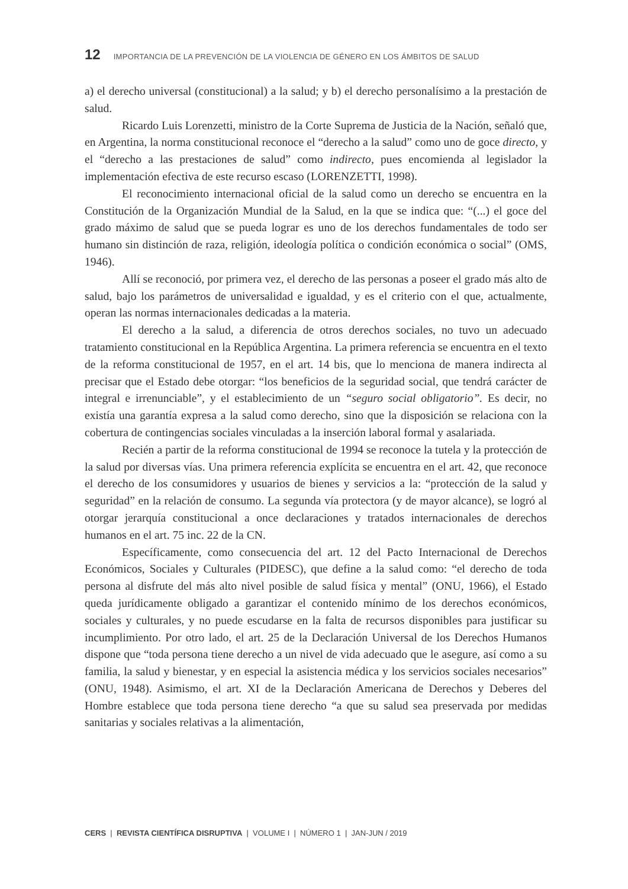12 IMPORTANCIA DE LA PREVENCIÓN DE LA VIOLENCIA DE GÉNERO EN LOS ÁMBITOS DE SALUD
a) el derecho universal (constitucional) a la salud; y b) el derecho personalísimo a la prestación de salud.
Ricardo Luis Lorenzetti, ministro de la Corte Suprema de Justicia de la Nación, señaló que, en Argentina, la norma constitucional reconoce el “derecho a la salud” como uno de goce directo, y el “derecho a las prestaciones de salud” como indirecto, pues encomienda al legislador la implementación efectiva de este recurso escaso (LORENZETTI, 1998).
El reconocimiento internacional oficial de la salud como un derecho se encuentra en la Constitución de la Organización Mundial de la Salud, en la que se indica que: “(...) el goce del grado máximo de salud que se pueda lograr es uno de los derechos fundamentales de todo ser humano sin distinción de raza, religión, ideología política o condición económica o social” (OMS, 1946).
Allí se reconoció, por primera vez, el derecho de las personas a poseer el grado más alto de salud, bajo los parámetros de universalidad e igualdad, y es el criterio con el que, actualmente, operan las normas internacionales dedicadas a la materia.
El derecho a la salud, a diferencia de otros derechos sociales, no tuvo un adecuado tratamiento constitucional en la República Argentina. La primera referencia se encuentra en el texto de la reforma constitucional de 1957, en el art. 14 bis, que lo menciona de manera indirecta al precisar que el Estado debe otorgar: “los beneficios de la seguridad social, que tendrá carácter de integral e irrenunciable”, y el establecimiento de un “seguro social obligatorio”. Es decir, no existía una garantía expresa a la salud como derecho, sino que la disposición se relaciona con la cobertura de contingencias sociales vinculadas a la inserción laboral formal y asalariada.
Recién a partir de la reforma constitucional de 1994 se reconoce la tutela y la protección de la salud por diversas vías. Una primera referencia explícita se encuentra en el art. 42, que reconoce el derecho de los consumidores y usuarios de bienes y servicios a la: “protección de la salud y seguridad” en la relación de consumo. La segunda vía protectora (y de mayor alcance), se logró al otorgar jerarquía constitucional a once declaraciones y tratados internacionales de derechos humanos en el art. 75 inc. 22 de la CN.
Específicamente, como consecuencia del art. 12 del Pacto Internacional de Derechos Económicos, Sociales y Culturales (PIDESC), que define a la salud como: “el derecho de toda persona al disfrute del más alto nivel posible de salud física y mental” (ONU, 1966), el Estado queda jurídicamente obligado a garantizar el contenido mínimo de los derechos económicos, sociales y culturales, y no puede escudarse en la falta de recursos disponibles para justificar su incumplimiento. Por otro lado, el art. 25 de la Declaración Universal de los Derechos Humanos dispone que “toda persona tiene derecho a un nivel de vida adecuado que le asegure, así como a su familia, la salud y bienestar, y en especial la asistencia médica y los servicios sociales necesarios” (ONU, 1948). Asimismo, el art. XI de la Declaración Americana de Derechos y Deberes del Hombre establece que toda persona tiene derecho “a que su salud sea preservada por medidas sanitarias y sociales relativas a la alimentación,
CERS | REVISTA CIENTÍFICA DISRUPTIVA | VOLUME I | NÚMERO 1 | JAN-JUN / 2019